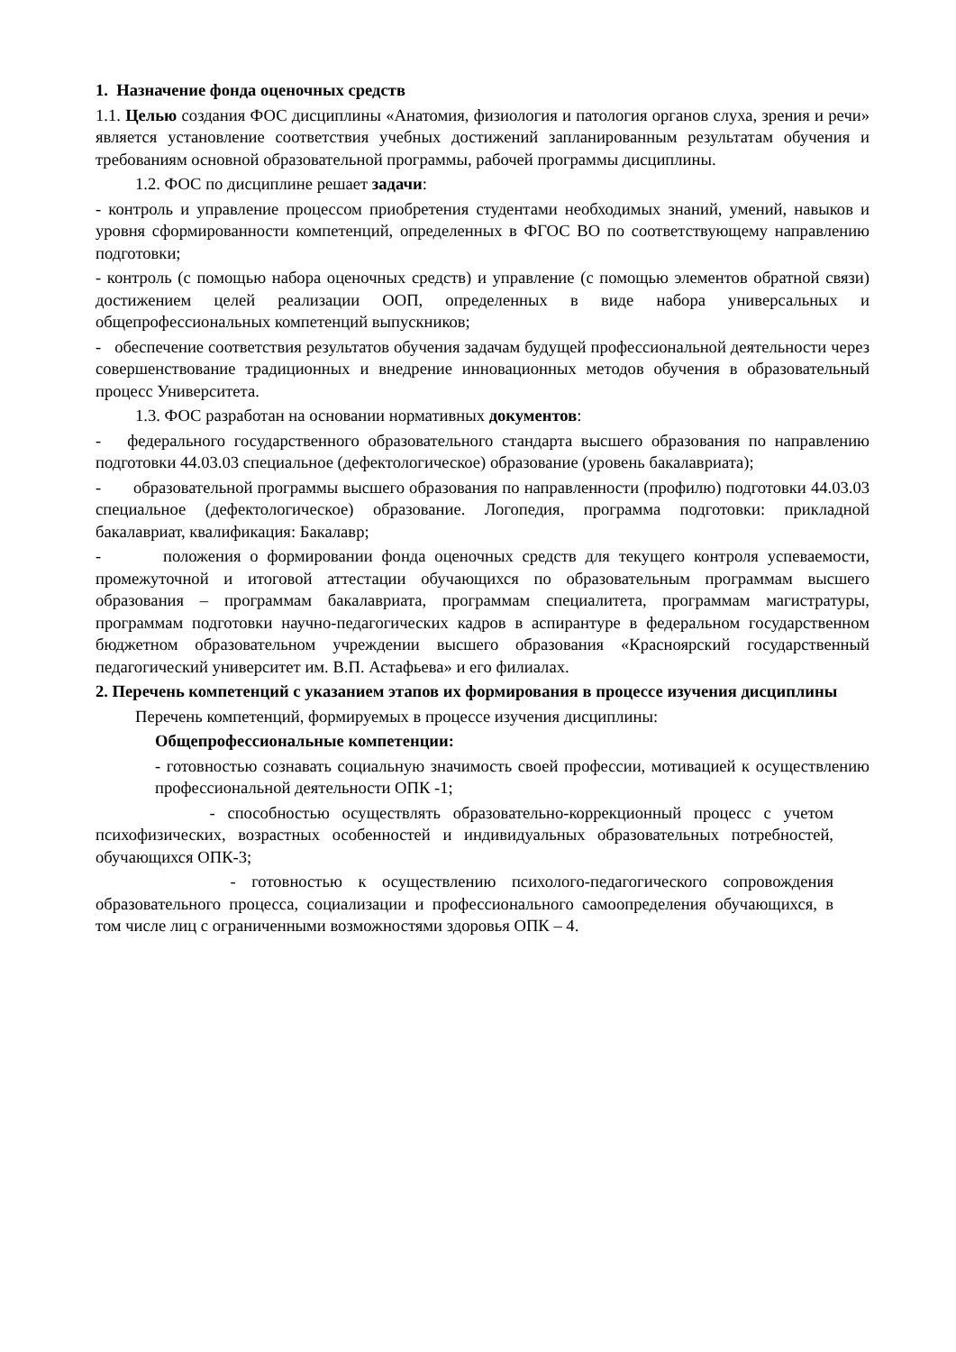1. Назначение фонда оценочных средств
1.1. Целью создания ФОС дисциплины «Анатомия, физиология и патология органов слуха, зрения и речи» является установление соответствия учебных достижений запланированным результатам обучения и требованиям основной образовательной программы, рабочей программы дисциплины.
1.2. ФОС по дисциплине решает задачи:
- контроль и управление процессом приобретения студентами необходимых знаний, умений, навыков и уровня сформированности компетенций, определенных в ФГОС ВО по соответствующему направлению подготовки;
- контроль (с помощью набора оценочных средств) и управление (с помощью элементов обратной связи) достижением целей реализации ООП, определенных в виде набора универсальных и общепрофессиональных компетенций выпускников;
- обеспечение соответствия результатов обучения задачам будущей профессиональной деятельности через совершенствование традиционных и внедрение инновационных методов обучения в образовательный процесс Университета.
1.3. ФОС разработан на основании нормативных документов:
- федерального государственного образовательного стандарта высшего образования по направлению подготовки 44.03.03 специальное (дефектологическое) образование (уровень бакалавриата);
- образовательной программы высшего образования по направленности (профилю) подготовки 44.03.03 специальное (дефектологическое) образование. Логопедия, программа подготовки: прикладной бакалавриат, квалификация: Бакалавр;
- положения о формировании фонда оценочных средств для текущего контроля успеваемости, промежуточной и итоговой аттестации обучающихся по образовательным программам высшего образования – программам бакалавриата, программам специалитета, программам магистратуры, программам подготовки научно-педагогических кадров в аспирантуре в федеральном государственном бюджетном образовательном учреждении высшего образования «Красноярский государственный педагогический университет им. В.П. Астафьева» и его филиалах.
2. Перечень компетенций с указанием этапов их формирования в процессе изучения дисциплины
Перечень компетенций, формируемых в процессе изучения дисциплины:
Общепрофессиональные компетенции:
- готовностью сознавать социальную значимость своей профессии, мотивацией к осуществлению профессиональной деятельности ОПК -1;
- способностью осуществлять образовательно-коррекционный процесс с учетом психофизических, возрастных особенностей и индивидуальных образовательных потребностей, обучающихся ОПК-3;
- готовностью к осуществлению психолого-педагогического сопровождения образовательного процесса, социализации и профессионального самоопределения обучающихся, в том числе лиц с ограниченными возможностями здоровья ОПК – 4.